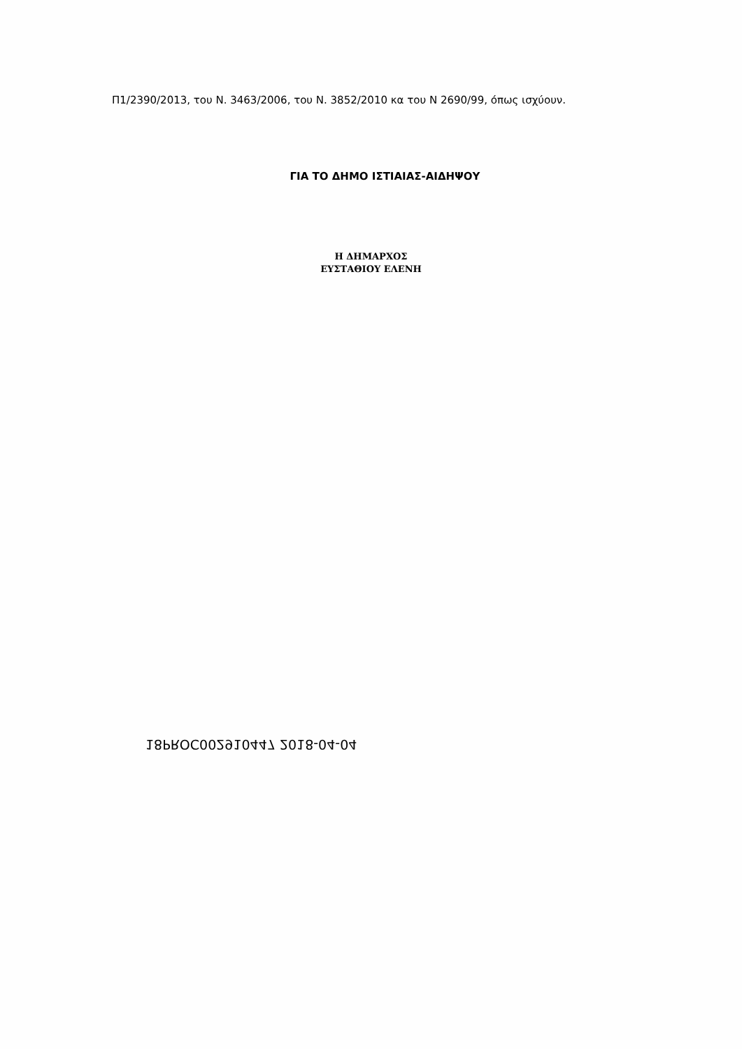Π1/2390/2013, του Ν. 3463/2006, του Ν. 3852/2010 κα του Ν 2690/99, όπως ισχύουν.
ΓΙΑ ΤΟ ΔΗΜΟ ΙΣΤΙΑΙΑΣ-ΑΙΔΗΨΟΥ
Η ΔΗΜΑΡΧΟΣ
ΕΥΣΤΑΘΙΟΥ ΕΛΕΝΗ
18PROC002910447 2018-04-04